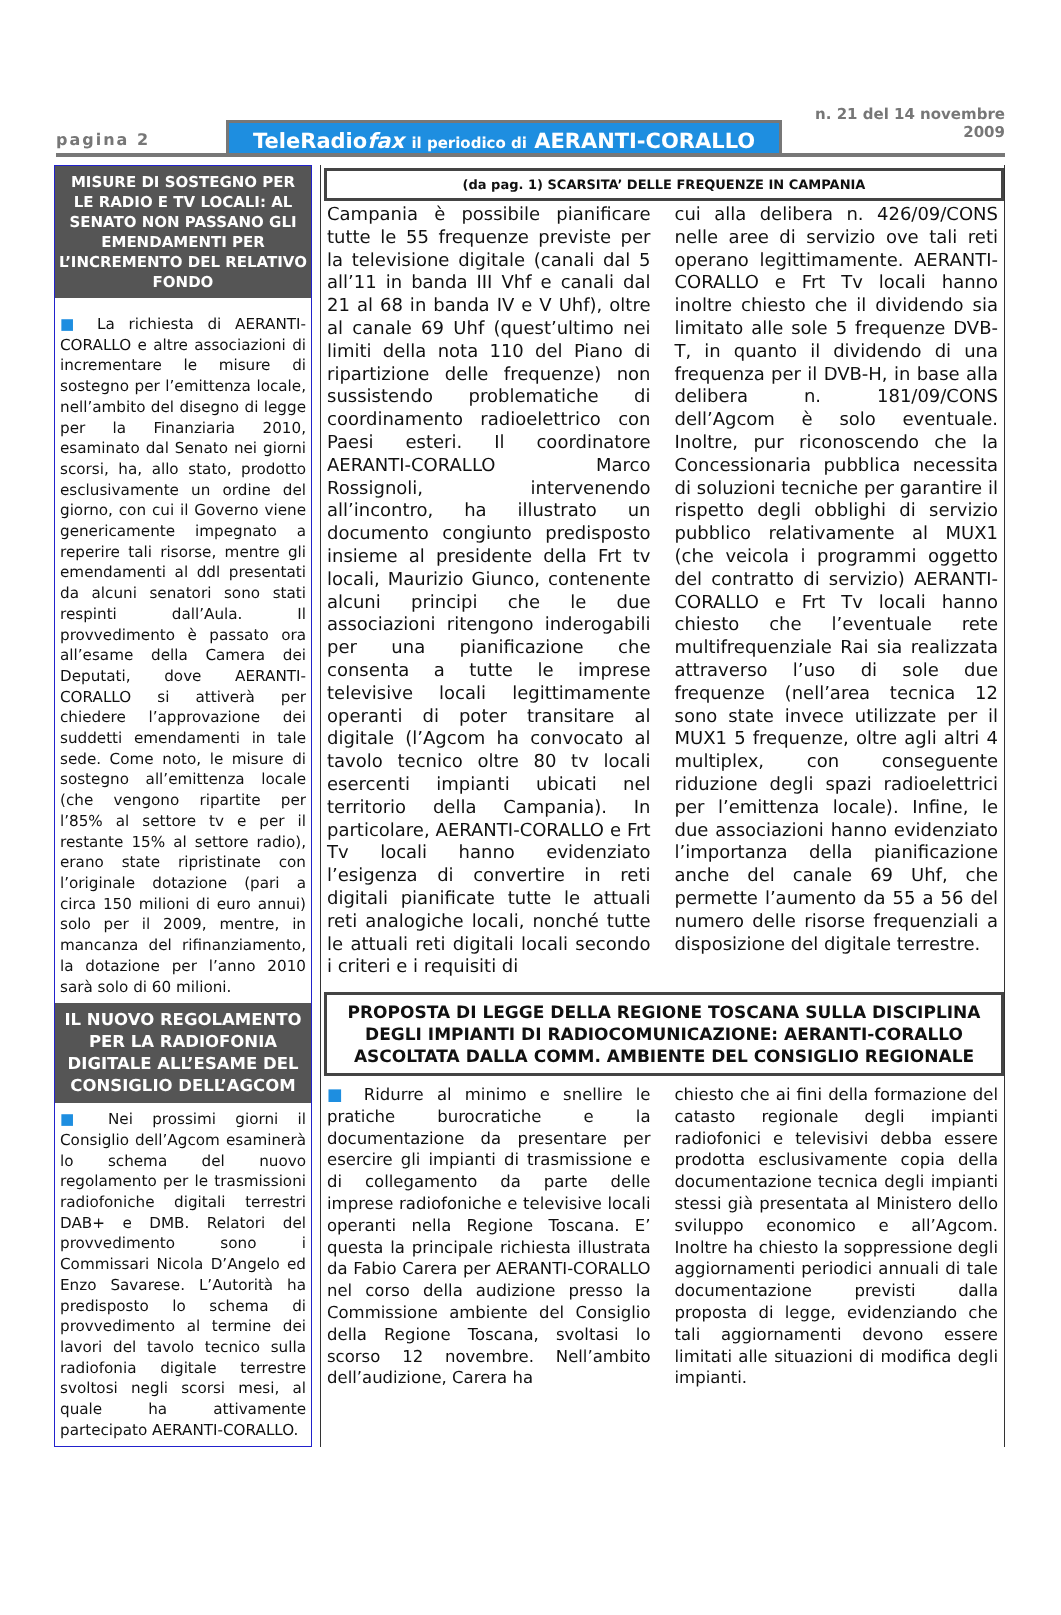pagina 2
TeleRadiofax il periodico di AERANTI-CORALLO
n. 21 del 14 novembre 2009
MISURE DI SOSTEGNO PER LE RADIO E TV LOCALI: AL SENATO NON PASSANO GLI EMENDAMENTI PER L’INCREMENTO DEL RELATIVO FONDO
■ La richiesta di AERANTI-CORALLO e altre associazioni di incrementare le misure di sostegno per l’emittenza locale, nell’ambito del disegno di legge per la Finanziaria 2010, esaminato dal Senato nei giorni scorsi, ha, allo stato, prodotto esclusivamente un ordine del giorno, con cui il Governo viene genericamente impegnato a reperire tali risorse, mentre gli emendamenti al ddl presentati da alcuni senatori sono stati respinti dall’Aula. Il provvedimento è passato ora all’esame della Camera dei Deputati, dove AERANTI-CORALLO si attiverà per chiedere l’approvazione dei suddetti emendamenti in tale sede. Come noto, le misure di sostegno all’emittenza locale (che vengono ripartite per l’85% al settore tv e per il restante 15% al settore radio), erano state ripristinate con l’originale dotazione (pari a circa 150 milioni di euro annui) solo per il 2009, mentre, in mancanza del rifinanziamento, la dotazione per l’anno 2010 sarà solo di 60 milioni.
IL NUOVO REGOLAMENTO PER LA RADIOFONIA DIGITALE ALL’ESAME DEL CONSIGLIO DELL’AGCOM
■ Nei prossimi giorni il Consiglio dell’Agcom esaminerà lo schema del nuovo regolamento per le trasmissioni radiofoniche digitali terrestri DAB+ e DMB. Relatori del provvedimento sono i Commissari Nicola D’Angelo ed Enzo Savarese. L’Autorità ha predisposto lo schema di provvedimento al termine dei lavori del tavolo tecnico sulla radiofonia digitale terrestre svoltosi negli scorsi mesi, al quale ha attivamente partecipato AERANTI-CORALLO.
(da pag. 1) SCARSITA’ DELLE FREQUENZE IN CAMPANIA
Campania è possibile pianificare tutte le 55 frequenze previste per la televisione digitale (canali dal 5 all’11 in banda III Vhf e canali dal 21 al 68 in banda IV e V Uhf), oltre al canale 69 Uhf (quest’ultimo nei limiti della nota 110 del Piano di ripartizione delle frequenze) non sussistendo problematiche di coordinamento radioelettrico con Paesi esteri. Il coordinatore AERANTI-CORALLO Marco Rossignoli, intervenendo all’incontro, ha illustrato un documento congiunto predisposto insieme al presidente della Frt tv locali, Maurizio Giunco, contenente alcuni principi che le due associazioni ritengono inderogabili per una pianificazione che consenta a tutte le imprese televisive locali legittimamente operanti di poter transitare al digitale (l’Agcom ha convocato al tavolo tecnico oltre 80 tv locali esercenti impianti ubicati nel territorio della Campania). In particolare, AERANTI-CORALLO e Frt Tv locali hanno evidenziato l’esigenza di convertire in reti digitali pianificate tutte le attuali reti analogiche locali, nonché tutte le attuali reti digitali locali secondo i criteri e i requisiti di
cui alla delibera n. 426/09/CONS nelle aree di servizio ove tali reti operano legittimamente. AERANTI-CORALLO e Frt Tv locali hanno inoltre chiesto che il dividendo sia limitato alle sole 5 frequenze DVB-T, in quanto il dividendo di una frequenza per il DVB-H, in base alla delibera n. 181/09/CONS dell’Agcom è solo eventuale. Inoltre, pur riconoscendo che la Concessionaria pubblica necessita di soluzioni tecniche per garantire il rispetto degli obblighi di servizio pubblico relativamente al MUX1 (che veicola i programmi oggetto del contratto di servizio) AERANTI-CORALLO e Frt Tv locali hanno chiesto che l’eventuale rete multifrequenziale Rai sia realizzata attraverso l’uso di sole due frequenze (nell’area tecnica 12 sono state invece utilizzate per il MUX1 5 frequenze, oltre agli altri 4 multiplex, con conseguente riduzione degli spazi radioelettrici per l’emittenza locale). Infine, le due associazioni hanno evidenziato l’importanza della pianificazione anche del canale 69 Uhf, che permette l’aumento da 55 a 56 del numero delle risorse frequenziali a disposizione del digitale terrestre.
PROPOSTA DI LEGGE DELLA REGIONE TOSCANA SULLA DISCIPLINA DEGLI IMPIANTI DI RADIOCOMUNICAZIONE: AERANTI-CORALLO ASCOLTATA DALLA COMM. AMBIENTE DEL CONSIGLIO REGIONALE
■ Ridurre al minimo e snellire le pratiche burocratiche e la documentazione da presentare per esercire gli impianti di trasmissione e di collegamento da parte delle imprese radiofoniche e televisive locali operanti nella Regione Toscana. E’ questa la principale richiesta illustrata da Fabio Carera per AERANTI-CORALLO nel corso della audizione presso la Commissione ambiente del Consiglio della Regione Toscana, svoltasi lo scorso 12 novembre. Nell’ambito dell’audizione, Carera ha
chiesto che ai fini della formazione del catasto regionale degli impianti radiofonici e televisivi debba essere prodotta esclusivamente copia della documentazione tecnica degli impianti stessi già presentata al Ministero dello sviluppo economico e all’Agcom. Inoltre ha chiesto la soppressione degli aggiornamenti periodici annuali di tale documentazione previsti dalla proposta di legge, evidenziando che tali aggiornamenti devono essere limitati alle situazioni di modifica degli impianti.